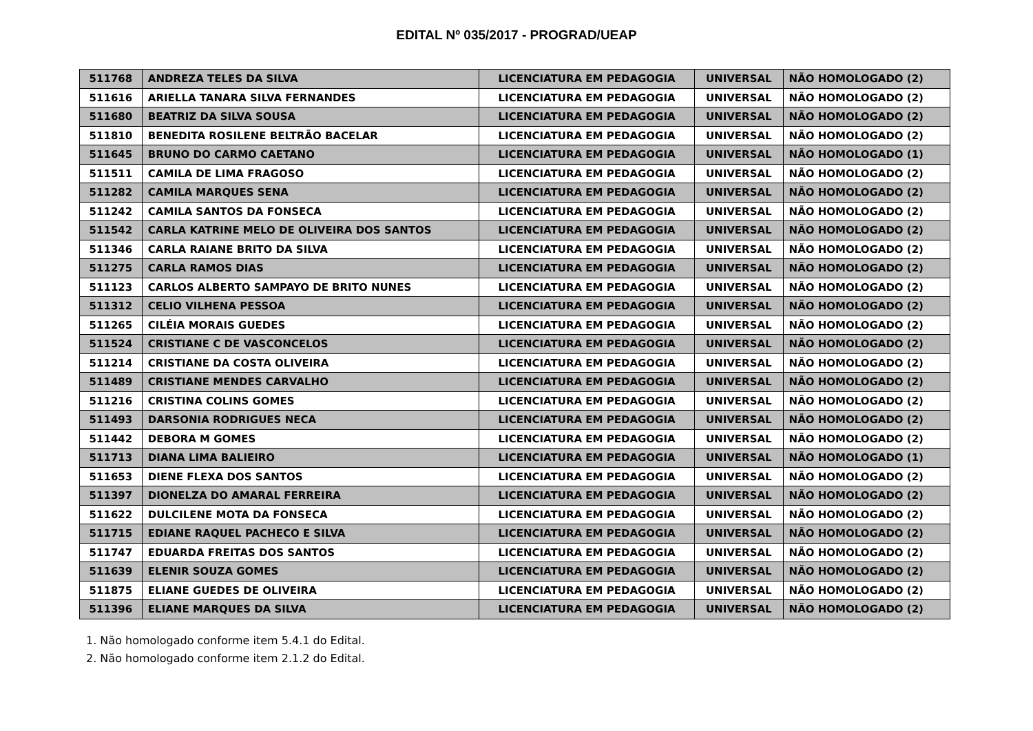EDITAL Nº 035/2017 - PROGRAD/UEAP
| 511768 | ANDREZA TELES DA SILVA | LICENCIATURA EM PEDAGOGIA | UNIVERSAL | NÃO HOMOLOGADO (2) |
| 511616 | ARIELLA TANARA SILVA FERNANDES | LICENCIATURA EM PEDAGOGIA | UNIVERSAL | NÃO HOMOLOGADO (2) |
| 511680 | BEATRIZ DA SILVA SOUSA | LICENCIATURA EM PEDAGOGIA | UNIVERSAL | NÃO HOMOLOGADO (2) |
| 511810 | BENEDITA ROSILENE BELTRÃO BACELAR | LICENCIATURA EM PEDAGOGIA | UNIVERSAL | NÃO HOMOLOGADO (2) |
| 511645 | BRUNO DO CARMO CAETANO | LICENCIATURA EM PEDAGOGIA | UNIVERSAL | NÃO HOMOLOGADO (1) |
| 511511 | CAMILA DE LIMA FRAGOSO | LICENCIATURA EM PEDAGOGIA | UNIVERSAL | NÃO HOMOLOGADO (2) |
| 511282 | CAMILA MARQUES SENA | LICENCIATURA EM PEDAGOGIA | UNIVERSAL | NÃO HOMOLOGADO (2) |
| 511242 | CAMILA SANTOS DA FONSECA | LICENCIATURA EM PEDAGOGIA | UNIVERSAL | NÃO HOMOLOGADO (2) |
| 511542 | CARLA KATRINE MELO DE OLIVEIRA DOS SANTOS | LICENCIATURA EM PEDAGOGIA | UNIVERSAL | NÃO HOMOLOGADO (2) |
| 511346 | CARLA RAIANE BRITO DA SILVA | LICENCIATURA EM PEDAGOGIA | UNIVERSAL | NÃO HOMOLOGADO (2) |
| 511275 | CARLA RAMOS DIAS | LICENCIATURA EM PEDAGOGIA | UNIVERSAL | NÃO HOMOLOGADO (2) |
| 511123 | CARLOS ALBERTO SAMPAYO DE BRITO NUNES | LICENCIATURA EM PEDAGOGIA | UNIVERSAL | NÃO HOMOLOGADO (2) |
| 511312 | CELIO VILHENA PESSOA | LICENCIATURA EM PEDAGOGIA | UNIVERSAL | NÃO HOMOLOGADO (2) |
| 511265 | CILÉIA MORAIS GUEDES | LICENCIATURA EM PEDAGOGIA | UNIVERSAL | NÃO HOMOLOGADO (2) |
| 511524 | CRISTIANE C DE VASCONCELOS | LICENCIATURA EM PEDAGOGIA | UNIVERSAL | NÃO HOMOLOGADO (2) |
| 511214 | CRISTIANE DA COSTA OLIVEIRA | LICENCIATURA EM PEDAGOGIA | UNIVERSAL | NÃO HOMOLOGADO (2) |
| 511489 | CRISTIANE MENDES CARVALHO | LICENCIATURA EM PEDAGOGIA | UNIVERSAL | NÃO HOMOLOGADO (2) |
| 511216 | CRISTINA COLINS GOMES | LICENCIATURA EM PEDAGOGIA | UNIVERSAL | NÃO HOMOLOGADO (2) |
| 511493 | DARSONIA RODRIGUES NECA | LICENCIATURA EM PEDAGOGIA | UNIVERSAL | NÃO HOMOLOGADO (2) |
| 511442 | DEBORA M GOMES | LICENCIATURA EM PEDAGOGIA | UNIVERSAL | NÃO HOMOLOGADO (2) |
| 511713 | DIANA LIMA BALIEIRO | LICENCIATURA EM PEDAGOGIA | UNIVERSAL | NÃO HOMOLOGADO (1) |
| 511653 | DIENE FLEXA DOS SANTOS | LICENCIATURA EM PEDAGOGIA | UNIVERSAL | NÃO HOMOLOGADO (2) |
| 511397 | DIONELZA DO AMARAL FERREIRA | LICENCIATURA EM PEDAGOGIA | UNIVERSAL | NÃO HOMOLOGADO (2) |
| 511622 | DULCILENE MOTA DA FONSECA | LICENCIATURA EM PEDAGOGIA | UNIVERSAL | NÃO HOMOLOGADO (2) |
| 511715 | EDIANE RAQUEL PACHECO E SILVA | LICENCIATURA EM PEDAGOGIA | UNIVERSAL | NÃO HOMOLOGADO (2) |
| 511747 | EDUARDA FREITAS DOS SANTOS | LICENCIATURA EM PEDAGOGIA | UNIVERSAL | NÃO HOMOLOGADO (2) |
| 511639 | ELENIR SOUZA GOMES | LICENCIATURA EM PEDAGOGIA | UNIVERSAL | NÃO HOMOLOGADO (2) |
| 511875 | ELIANE GUEDES DE OLIVEIRA | LICENCIATURA EM PEDAGOGIA | UNIVERSAL | NÃO HOMOLOGADO (2) |
| 511396 | ELIANE MARQUES DA SILVA | LICENCIATURA EM PEDAGOGIA | UNIVERSAL | NÃO HOMOLOGADO (2) |
1. Não homologado conforme item 5.4.1 do Edital.
2. Não homologado conforme item 2.1.2 do Edital.